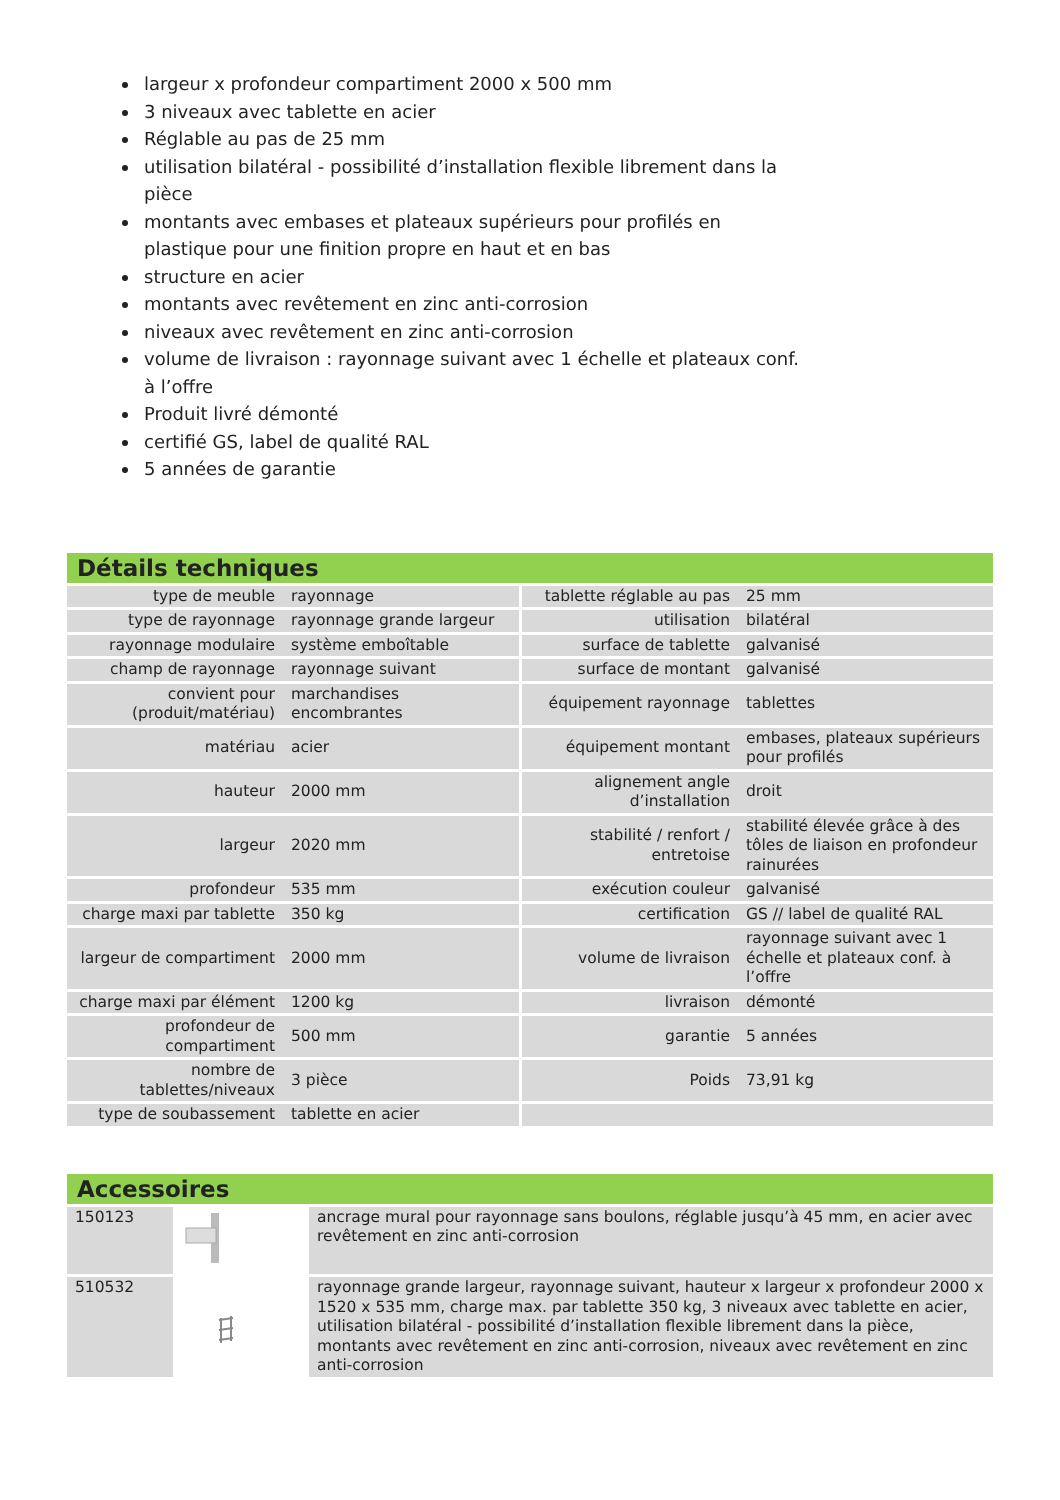largeur x profondeur compartiment 2000 x 500 mm
3 niveaux avec tablette en acier
Réglable au pas de 25 mm
utilisation bilatéral - possibilité d’installation flexible librement dans la pièce
montants avec embases et plateaux supérieurs pour profilés en plastique pour une finition propre en haut et en bas
structure en acier
montants avec revêtement en zinc anti-corrosion
niveaux avec revêtement en zinc anti-corrosion
volume de livraison : rayonnage suivant avec 1 échelle et plateaux conf. à l’offre
Produit livré démonté
certifié GS, label de qualité RAL
5 années de garantie
Détails techniques
| type de meuble | rayonnage | tablette réglable au pas | 25 mm |
| type de rayonnage | rayonnage grande largeur | utilisation | bilatéral |
| rayonnage modulaire | système emboîtable | surface de tablette | galvanisé |
| champ de rayonnage | rayonnage suivant | surface de montant | galvanisé |
| convient pour (produit/matériau) | marchandises encombrantes | équipement rayonnage | tablettes |
| matériau | acier | équipement montant | embases, plateaux supérieurs pour profilés |
| hauteur | 2000 mm | alignement angle d’installation | droit |
| largeur | 2020 mm | stabilité / renfort / entretoise | stabilité élevée grâce à des tôles de liaison en profondeur rainurées |
| profondeur | 535 mm | exécution couleur | galvanisé |
| charge maxi par tablette | 350 kg | certification | GS // label de qualité RAL |
| largeur de compartiment | 2000 mm | volume de livraison | rayonnage suivant avec 1 échelle et plateaux conf. à l’offre |
| charge maxi par élément | 1200 kg | livraison | démonté |
| profondeur de compartiment | 500 mm | garantie | 5 années |
| nombre de tablettes/niveaux | 3 pièce | Poids | 73,91 kg |
| type de soubassement | tablette en acier | | |
Accessoires
| 150123 | | ancrage mural pour rayonnage sans boulons, réglable jusqu’à 45 mm, en acier avec revêtement en zinc anti-corrosion |
| 510532 | | rayonnage grande largeur, rayonnage suivant, hauteur x largeur x profondeur 2000 x 1520 x 535 mm, charge max. par tablette 350 kg, 3 niveaux avec tablette en acier, utilisation bilatéral - possibilité d’installation flexible librement dans la pièce, montants avec revêtement en zinc anti-corrosion, niveaux avec revêtement en zinc anti-corrosion |